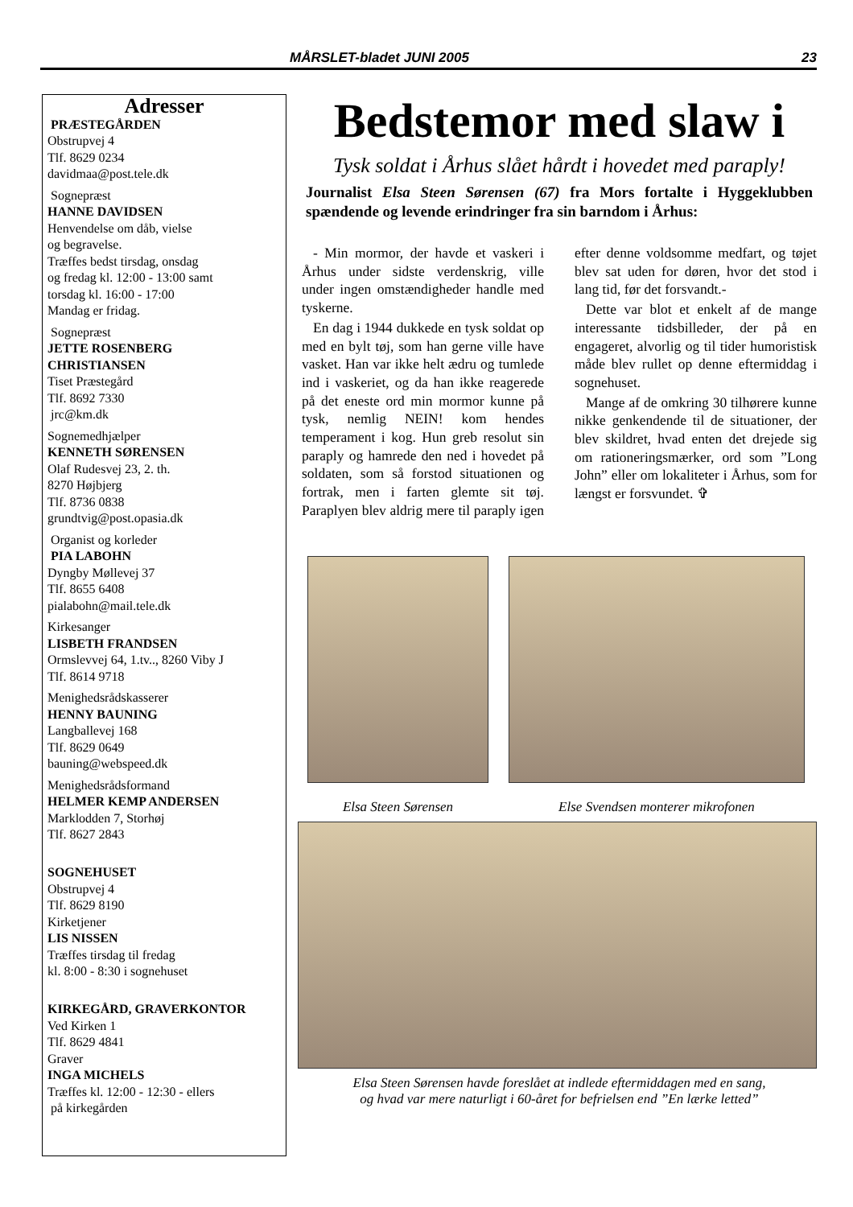MÅRSLET-bladet JUNI 2005 23
Adresser
PRÆSTEGÅRDEN
Obstrupvej 4
Tlf. 8629 0234
davidmaa@post.tele.dk
Sognepræst
HANNE DAVIDSEN
Henvendelse om dåb, vielse
og begravelse.
Træffes bedst tirsdag, onsdag
og fredag kl. 12:00 - 13:00 samt
torsdag kl. 16:00 - 17:00
Mandag er fridag.
Sognepræst
JETTE ROSENBERG
CHRISTIANSEN
Tiset Præstegård
Tlf. 8692 7330
jrc@km.dk
Sognemedhjælper
KENNETH SØRENSEN
Olaf Rudesvej 23, 2. th.
8270 Højbjerg
Tlf. 8736 0838
grundtvig@post.opasia.dk
Organist og korleder
PIA LABOHN
Dyngby Møllevej 37
Tlf. 8655 6408
pialabohn@mail.tele.dk
Kirkesanger
LISBETH FRANDSEN
Ormslevvej 64, 1.tv.., 8260 Viby J
Tlf. 8614 9718
Menighedsrådskasserer
HENNY BAUNING
Langballevej 168
Tlf. 8629 0649
bauning@webspeed.dk
Menighedsrådsformand
HELMER KEMP ANDERSEN
Marklodden 7, Storhøj
Tlf. 8627 2843
SOGNEHUSET
Obstrupvej 4
Tlf. 8629 8190
Kirketjener
LIS NISSEN
Træffes tirsdag til fredag
kl. 8:00 - 8:30 i sognehuset
KIRKEGÅRD, GRAVERKONTOR
Ved Kirken 1
Tlf. 8629 4841
Graver
INGA MICHELS
Træffes kl. 12:00 - 12:30 - ellers
på kirkegården
Bedstemor med slaw i
Tysk soldat i Århus slået hårdt i hovedet med paraply!
Journalist Elsa Steen Sørensen (67) fra Mors fortalte i Hyggeklubben spændende og levende erindringer fra sin barndom i Århus:
- Min mormor, der havde et vaskeri i Århus under sidste verdenskrig, ville under ingen omstændigheder handle med tyskerne.
En dag i 1944 dukkede en tysk soldat op med en bylt tøj, som han gerne ville have vasket. Han var ikke helt ædru og tumlede ind i vaskeriet, og da han ikke reagerede på det eneste ord min mormor kunne på tysk, nemlig NEIN! kom hendes temperament i kog. Hun greb resolut sin paraply og hamrede den ned i hovedet på soldaten, som så forstod situationen og fortrak, men i farten glemte sit tøj. Paraplyen blev aldrig mere til paraply igen efter denne voldsomme medfart, og tøjet blev sat uden for døren, hvor det stod i lang tid, før det forsvandt.-
Dette var blot et enkelt af de mange interessante tidsbilleder, der på en engageret, alvorlig og til tider humoristisk måde blev rullet op denne eftermiddag i sognehuset.
Mange af de omkring 30 tilhørere kunne nikke genkendende til de situationer, der blev skildret, hvad enten det drejede sig om rationeringsmærker, ord som ”Long John” eller om lokaliteter i Århus, som for længst er forsvundet. ✞
Elsa Steen Sørensen Else Svendsen monterer mikrofonen
Elsa Steen Sørensen havde foreslået at indlede eftermiddagen med en sang,
og hvad var mere naturligt i 60-året for befrielsen end ”En lærke letted”